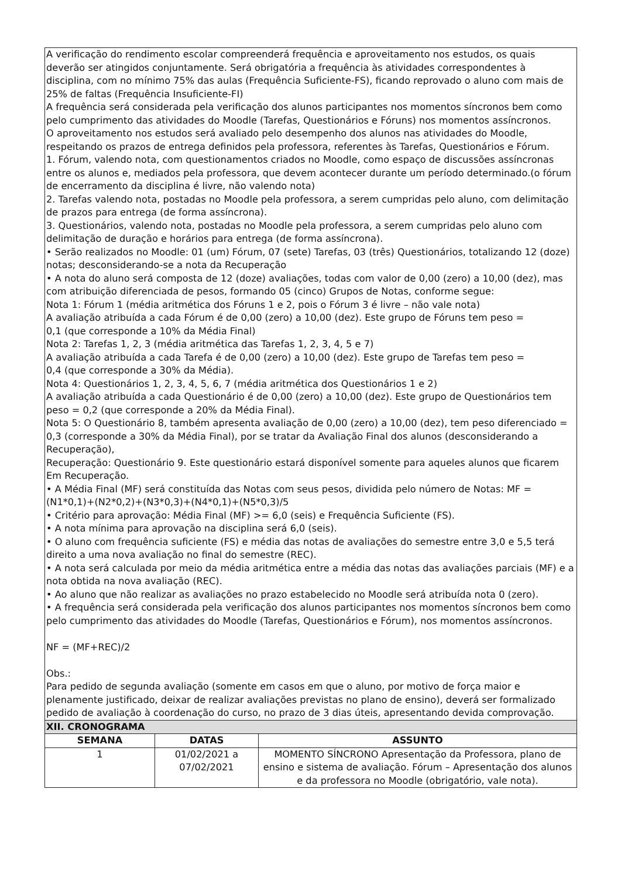| A verificação do rendimento escolar compreenderá frequência e aproveitamento nos estudos, os quais deverão ser atingidos conjuntamente. Será obrigatória a frequência às atividades correspondentes à disciplina, com no mínimo 75% das aulas (Frequência Suficiente-FS), ficando reprovado o aluno com mais de 25% de faltas (Frequência Insuficiente-FI) A frequência será considerada pela verificação dos alunos participantes nos momentos síncronos bem como pelo cumprimento das atividades do Moodle (Tarefas, Questionários e Fóruns) nos momentos assíncronos. O aproveitamento nos estudos será avaliado pelo desempenho dos alunos nas atividades do Moodle, respeitando os prazos de entrega definidos pela professora, referentes às Tarefas, Questionários e Fórum. 1. Fórum, valendo nota, com questionamentos criados no Moodle, como espaço de discussões assíncronas entre os alunos e, mediados pela professora, que devem acontecer durante um período determinado.(o fórum de encerramento da disciplina é livre, não valendo nota) 2. Tarefas valendo nota, postadas no Moodle pela professora, a serem cumpridas pelo aluno, com delimitação de prazos para entrega (de forma assíncrona). 3. Questionários, valendo nota, postadas no Moodle pela professora, a serem cumpridas pelo aluno com delimitação de duração e horários para entrega (de forma assíncrona). • Serão realizados no Moodle: 01 (um) Fórum, 07 (sete) Tarefas, 03 (três) Questionários, totalizando 12 (doze) notas; desconsiderando-se a nota da Recuperação • A nota do aluno será composta de 12 (doze) avaliações, todas com valor de 0,00 (zero) a 10,00 (dez), mas com atribuição diferenciada de pesos, formando 05 (cinco) Grupos de Notas, conforme segue: Nota 1: Fórum 1 (média aritmética dos Fóruns 1 e 2, pois o Fórum 3 é livre – não vale nota) A avaliação atribuída a cada Fórum é de 0,00 (zero) a 10,00 (dez). Este grupo de Fóruns tem peso = 0,1 (que corresponde a 10% da Média Final) Nota 2: Tarefas 1, 2, 3 (média aritmética das Tarefas 1, 2, 3, 4, 5 e 7) A avaliação atribuída a cada Tarefa é de 0,00 (zero) a 10,00 (dez). Este grupo de Tarefas tem peso = 0,4 (que corresponde a 30% da Média). Nota 4: Questionários 1, 2, 3, 4, 5, 6, 7 (média aritmética dos Questionários 1 e 2) A avaliação atribuída a cada Questionário é de 0,00 (zero) a 10,00 (dez). Este grupo de Questionários tem peso = 0,2 (que corresponde a 20% da Média Final). Nota 5: O Questionário 8, também apresenta avaliação de 0,00 (zero) a 10,00 (dez), tem peso diferenciado = 0,3 (corresponde a 30% da Média Final), por se tratar da Avaliação Final dos alunos (desconsiderando a Recuperação), Recuperação: Questionário 9. Este questionário estará disponível somente para aqueles alunos que ficarem Em Recuperação. • A Média Final (MF) será constituída das Notas com seus pesos, dividida pelo número de Notas: MF = (N1*0,1)+(N2*0,2)+(N3*0,3)+(N4*0,1)+(N5*0,3)/5 • Critério para aprovação: Média Final (MF) >= 6,0 (seis) e Frequência Suficiente (FS). • A nota mínima para aprovação na disciplina será 6,0 (seis). • O aluno com frequência suficiente (FS) e média das notas de avaliações do semestre entre 3,0 e 5,5 terá direito a uma nova avaliação no final do semestre (REC). • A nota será calculada por meio da média aritmética entre a média das notas das avaliações parciais (MF) e a nota obtida na nova avaliação (REC). • Ao aluno que não realizar as avaliações no prazo estabelecido no Moodle será atribuída nota 0 (zero). • A frequência será considerada pela verificação dos alunos participantes nos momentos síncronos bem como pelo cumprimento das atividades do Moodle (Tarefas, Questionários e Fórum), nos momentos assíncronos. NF = (MF+REC)/2 Obs.: Para pedido de segunda avaliação (somente em casos em que o aluno, por motivo de força maior e plenamente justificado, deixar de realizar avaliações previstas no plano de ensino), deverá ser formalizado pedido de avaliação à coordenação do curso, no prazo de 3 dias úteis, apresentando devida comprovação. | | |
| XII. CRONOGRAMA | | |
| SEMANA | DATAS | ASSUNTO |
| 1 | 01/02/2021 a 07/02/2021 | MOMENTO SÍNCRONO Apresentação da Professora, plano de ensino e sistema de avaliação. Fórum – Apresentação dos alunos e da professora no Moodle (obrigatório, vale nota). |